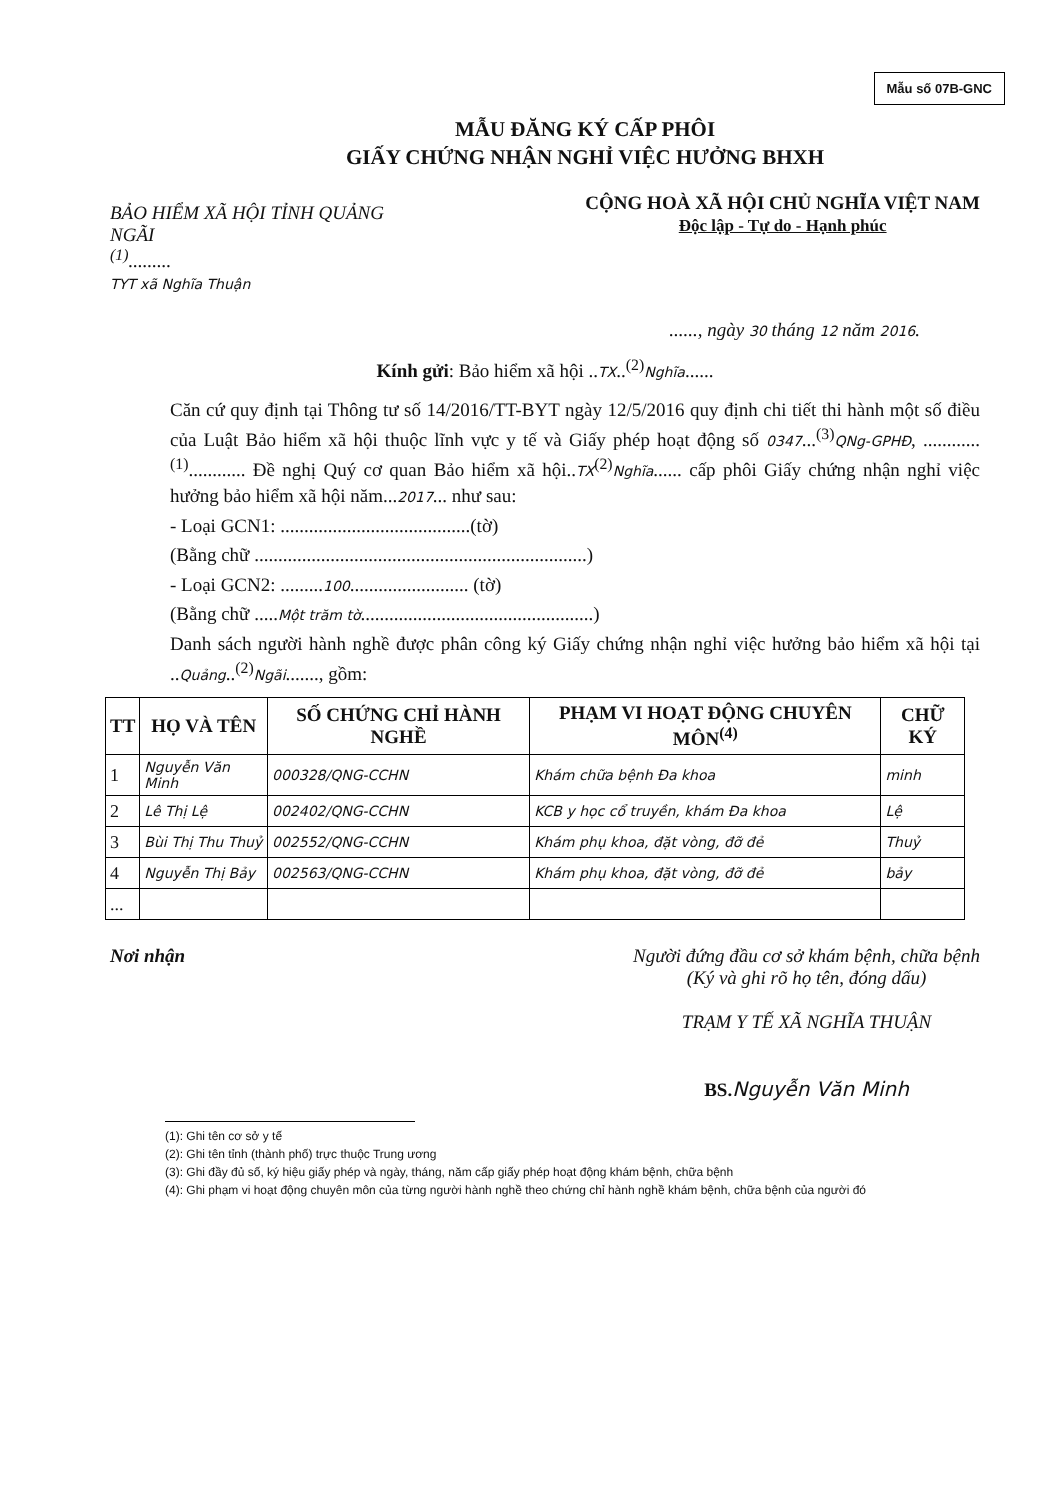Mẫu số 07B-GNC
MẪU ĐĂNG KÝ CẤP PHÔI
GIẤY CHỨNG NHẬN NGHỈ VIỆC HƯỞNG BHXH
BẢO HIỂM XÃ HỘI TỈNH QUẢNG NGÃI
<sup>(1)</sup>.........
TYT xã Nghĩa Thuận
CỘNG HOÀ XÃ HỘI CHỦ NGHĨA VIỆT NAM
Độc lập - Tự do - Hạnh phúc
......, ngày 30 tháng 12 năm 2016.
Kính gửi: Bảo hiểm xã hội ..TX..<sup>(2)</sup>Nghĩa......
Căn cứ quy định tại Thông tư số 14/2016/TT-BYT ngày 12/5/2016 quy định chi tiết thi hành một số điều của Luật Bảo hiểm xã hội thuộc lĩnh vực y tế và Giấy phép hoạt động số 0347...<sup>(3)</sup>QNg-GPHĐ, ............<sup>(1)</sup>............ Đề nghị Quý cơ quan Bảo hiểm xã hội..TX<sup>(2)</sup>Nghĩa...... cấp phôi Giấy chứng nhận nghỉ việc hưởng bảo hiểm xã hội năm...2017... như sau:
- Loại GCN1: ........................................(tờ)
(Bằng chữ ......................................................................)
- Loại GCN2: .........100......................... (tờ)
(Bằng chữ .....Một trăm tờ.................................................)
Danh sách người hành nghề được phân công ký Giấy chứng nhận nghỉ việc hưởng bảo hiểm xã hội tại ..Quảng..<sup>(2)</sup>Ngãi......., gồm:
| TT | HỌ VÀ TÊN | SỐ CHỨNG CHỈ HÀNH NGHỀ | PHẠM VI HOẠT ĐỘNG CHUYÊN MÔN<sup>(4)</sup> | CHỮ KÝ |
| --- | --- | --- | --- | --- |
| 1 | Nguyễn Văn Minh | 000328/QNG-CCHN | Khám chữa bệnh Đa khoa | minh |
| 2 | Lê Thị Lệ | 002402/QNG-CCHN | KCB y học cổ truyền, khám Đa khoa | Lệ |
| 3 | Bùi Thị Thu Thuỷ | 002552/QNG-CCHN | Khám phụ khoa, đặt vòng, đỡ đẻ | Thuỷ |
| 4 | Nguyễn Thị Bảy | 002563/QNG-CCHN | Khám phụ khoa, đặt vòng, đỡ đẻ | bảy |
| ... | | | | |
Nơi nhận Người đứng đầu cơ sở khám bệnh, chữa bệnh
(Ký và ghi rõ họ tên, đóng dấu)
TRẠM Y TẾ XÃ NGHĨA THUẬN
BS. Nguyễn Văn Minh
(1): Ghi tên cơ sở y tế
(2): Ghi tên tỉnh (thành phố) trực thuộc Trung ương
(3): Ghi đầy đủ số, ký hiệu giấy phép và ngày, tháng, năm cấp giấy phép hoạt động khám bệnh, chữa bệnh
(4): Ghi phạm vi hoạt động chuyên môn của từng người hành nghề theo chứng chỉ hành nghề khám bệnh, chữa bệnh của người đó